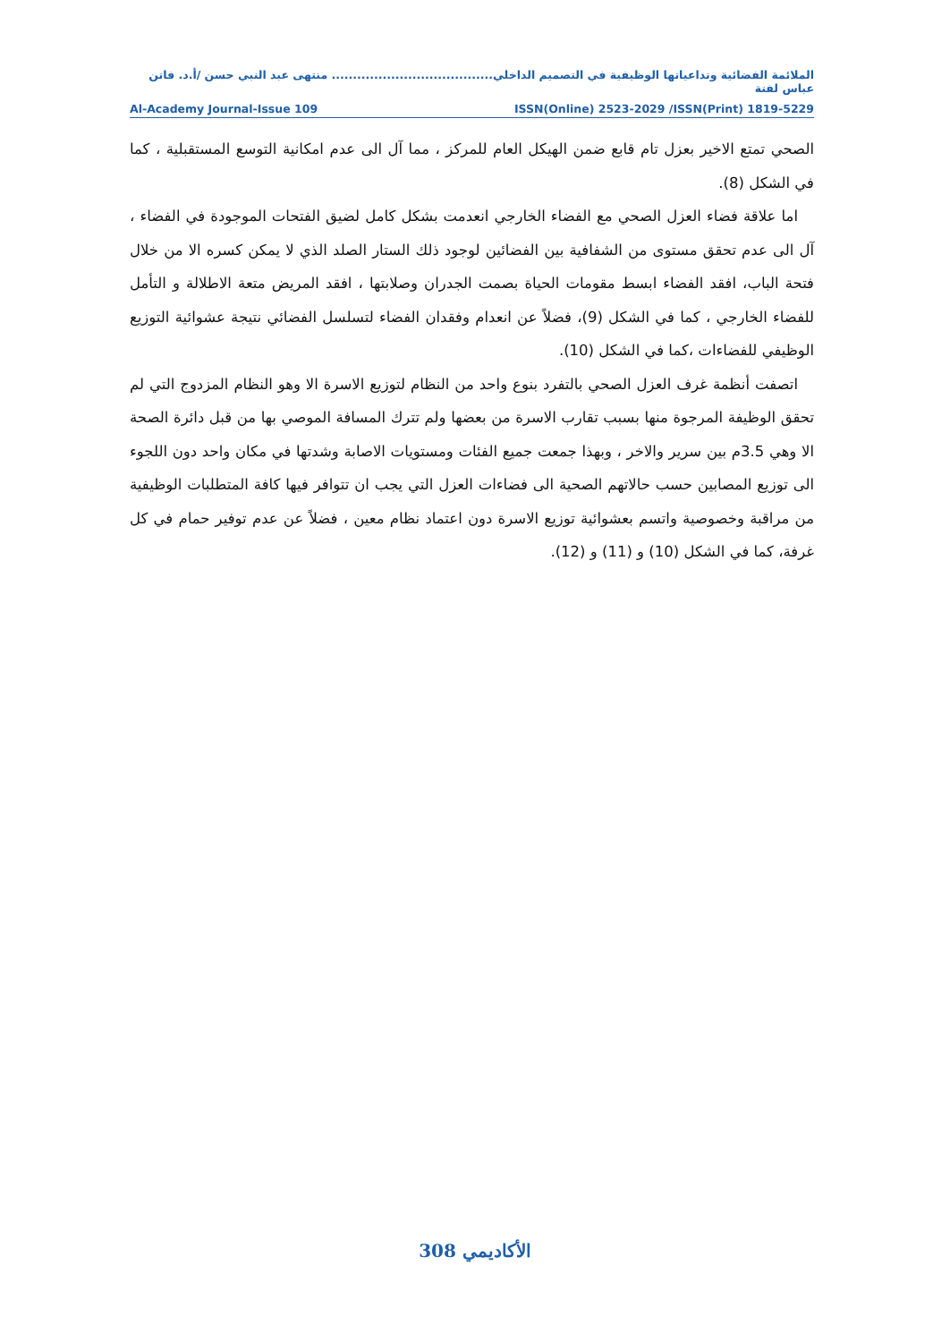الملائمة الفضائية وتداعياتها الوظيفية في التصميم الداخلي...................................... منتهى عبد النبي حسن /أ.د. فاتن عباس لفتة
Al-Academy Journal-Issue 109 ISSN(Online) 2523-2029 /ISSN(Print) 1819-5229
الصحي تمتع الاخير بعزل تام قابع ضمن الهيكل العام للمركز ، مما آل الى عدم امكانية التوسع المستقبلية ، كما في الشكل (8).
اما علاقة فضاء العزل الصحي مع الفضاء الخارجي انعدمت بشكل كامل لضيق الفتحات الموجودة في الفضاء ، آل الى عدم تحقق مستوى من الشفافية بين الفضائين لوجود ذلك الستار الصلد الذي لا يمكن كسره الا من خلال فتحة الباب، افقد الفضاء ابسط مقومات الحياة بصمت الجدران وصلابتها ، افقد المريض متعة الاطلالة و التأمل للفضاء الخارجي ، كما في الشكل (9)، فضلاً عن انعدام وفقدان الفضاء لتسلسل الفضائي نتيجة عشوائية التوزيع الوظيفي للفضاءات ،كما في الشكل (10).
اتصفت أنظمة غرف العزل الصحي بالتفرد بنوع واحد من النظام لتوزيع الاسرة الا وهو النظام المزدوج التي لم تحقق الوظيفة المرجوة منها بسبب تقارب الاسرة من بعضها ولم تترك المسافة الموصي بها من قبل دائرة الصحة الا وهي 3.5م بين سرير والاخر ، وبهذا جمعت جميع الفئات ومستويات الاصابة وشدتها في مكان واحد دون اللجوء الى توزيع المصابين حسب حالاتهم الصحية الى فضاءات العزل التي يجب ان تتوافر فيها كافة المتطلبات الوظيفية من مراقبة وخصوصية واتسم بعشوائية توزيع الاسرة دون اعتماد نظام معين ، فضلاً عن عدم توفير حمام في كل غرفة، كما في الشكل (10) و (11) و (12).
308 الأكاديمي